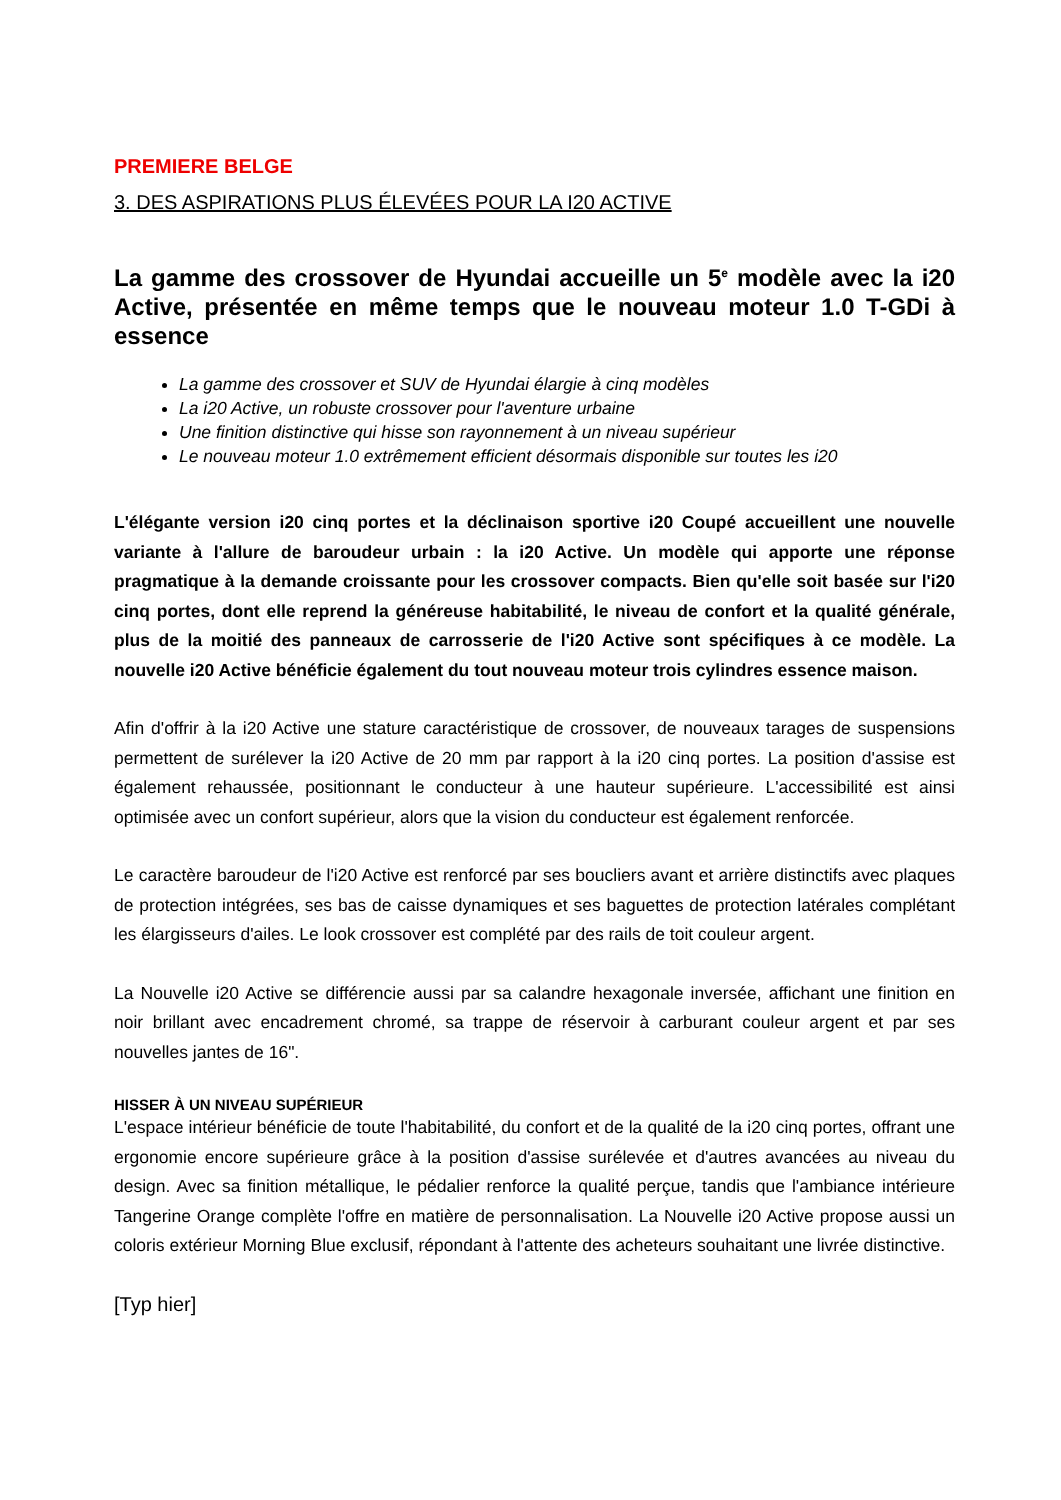PREMIERE BELGE
3. DES ASPIRATIONS PLUS ÉLEVÉES POUR LA I20 ACTIVE
La gamme des crossover de Hyundai accueille un 5<sup>e</sup> modèle avec la i20 Active, présentée en même temps que le nouveau moteur 1.0 T-GDi à essence
La gamme des crossover et SUV de Hyundai élargie à cinq modèles
La i20 Active, un robuste crossover pour l'aventure urbaine
Une finition distinctive qui hisse son rayonnement à un niveau supérieur
Le nouveau moteur 1.0 extrêmement efficient désormais disponible sur toutes les i20
L'élégante version i20 cinq portes et la déclinaison sportive i20 Coupé accueillent une nouvelle variante à l'allure de baroudeur urbain : la i20 Active. Un modèle qui apporte une réponse pragmatique à la demande croissante pour les crossover compacts. Bien qu'elle soit basée sur l'i20 cinq portes, dont elle reprend la généreuse habitabilité, le niveau de confort et la qualité générale, plus de la moitié des panneaux de carrosserie de l'i20 Active sont spécifiques à ce modèle. La nouvelle i20 Active bénéficie également du tout nouveau moteur trois cylindres essence maison.
Afin d'offrir à la i20 Active une stature caractéristique de crossover, de nouveaux tarages de suspensions permettent de surélever la i20 Active de 20 mm par rapport à la i20 cinq portes. La position d'assise est également rehaussée, positionnant le conducteur à une hauteur supérieure. L'accessibilité est ainsi optimisée avec un confort supérieur, alors que la vision du conducteur est également renforcée.
Le caractère baroudeur de l'i20 Active est renforcé par ses boucliers avant et arrière distinctifs avec plaques de protection intégrées, ses bas de caisse dynamiques et ses baguettes de protection latérales complétant les élargisseurs d'ailes. Le look crossover est complété par des rails de toit couleur argent.
La Nouvelle i20 Active se différencie aussi par sa calandre hexagonale inversée, affichant une finition en noir brillant avec encadrement chromé, sa trappe de réservoir à carburant couleur argent et par ses nouvelles jantes de 16".
HISSER À UN NIVEAU SUPÉRIEUR
L'espace intérieur bénéficie de toute l'habitabilité, du confort et de la qualité de la i20 cinq portes, offrant une ergonomie encore supérieure grâce à la position d'assise surélevée et d'autres avancées au niveau du design. Avec sa finition métallique, le pédalier renforce la qualité perçue, tandis que l'ambiance intérieure Tangerine Orange complète l'offre en matière de personnalisation. La Nouvelle i20 Active propose aussi un coloris extérieur Morning Blue exclusif, répondant à l'attente des acheteurs souhaitant une livrée distinctive.
[Typ hier]